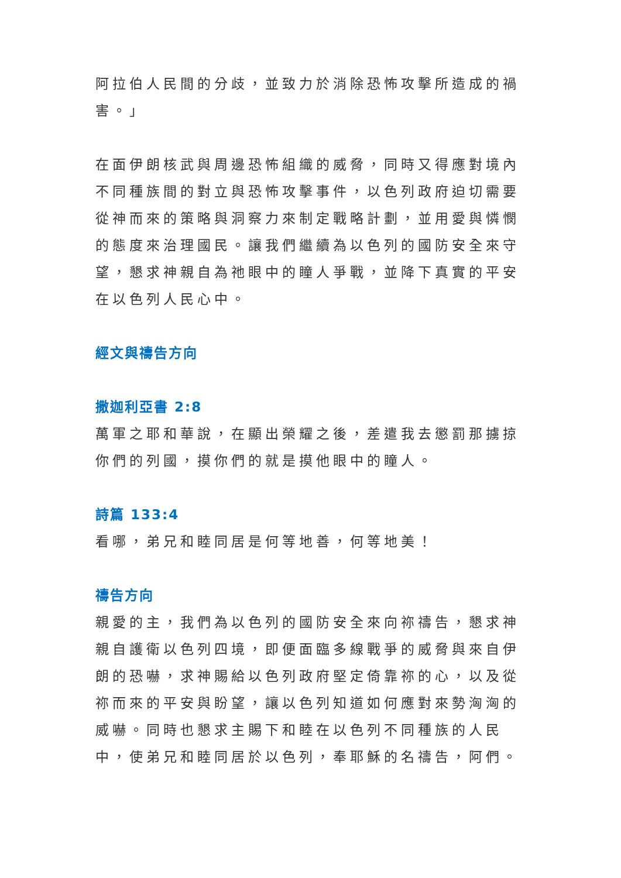阿拉伯人民間的分歧，並致力於消除恐怖攻擊所造成的禍害。」
在面伊朗核武與周邊恐怖組織的威脅，同時又得應對境內不同種族間的對立與恐怖攻擊事件，以色列政府迫切需要從神而來的策略與洞察力來制定戰略計劃，並用愛與憐憫的態度來治理國民。讓我們繼續為以色列的國防安全來守望，懇求神親自為祂眼中的瞳人爭戰，並降下真實的平安在以色列人民心中。
經文與禱告方向
撒迦利亞書 2:8
萬軍之耶和華說，在顯出榮耀之後，差遣我去懲罰那擄掠你們的列國，摸你們的就是摸他眼中的瞳人。
詩篇 133:4
看哪，弟兄和睦同居是何等地善，何等地美！
禱告方向
親愛的主，我們為以色列的國防安全來向祢禱告，懇求神親自護衛以色列四境，即便面臨多線戰爭的威脅與來自伊朗的恐嚇，求神賜給以色列政府堅定倚靠祢的心，以及從祢而來的平安與盼望，讓以色列知道如何應對來勢洶洶的威嚇。同時也懇求主賜下和睦在以色列不同種族的人民中，使弟兄和睦同居於以色列，奉耶穌的名禱告，阿們。